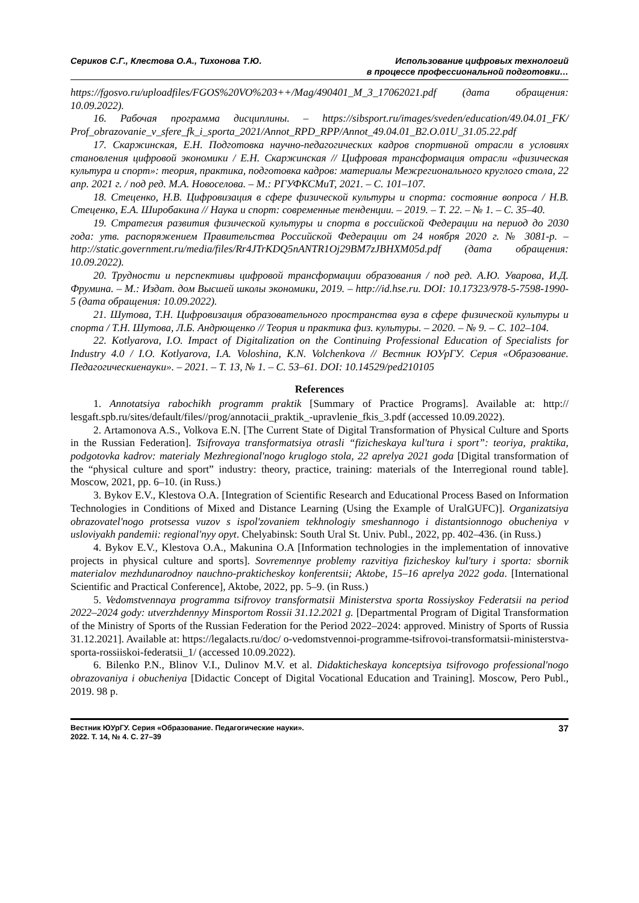Сериков С.Г., Клестова О.А., Тихонова Т.Ю.
Использование цифровых технологий
в процессе профессиональной подготовки…
https://fgosvo.ru/uploadfiles/FGOS%20VO%203++/Mag/490401_M_3_17062021.pdf (дата обращения: 10.09.2022).
16. Рабочая программа дисциплины. – https://sibsport.ru/images/sveden/education/49.04.01_FK/ Prof_obrazovanie_v_sfere_fk_i_sporta_2021/Annot_RPD_RPP/Annot_49.04.01_B2.O.01U_31.05.22.pdf
17. Скаржинская, Е.Н. Подготовка научно-педагогических кадров спортивной отрасли в условиях становления цифровой экономики / Е.Н. Скаржинская // Цифровая трансформация отрасли «физическая культура и спорт»: теория, практика, подготовка кадров: материалы Межрегионального круглого стола, 22 апр. 2021 г. / под ред. М.А. Новоселова. – М.: РГУФКСМиТ, 2021. – С. 101–107.
18. Стеценко, Н.В. Цифровизация в сфере физической культуры и спорта: состояние вопроса / Н.В. Стеценко, Е.А. Широбакина // Наука и спорт: современные тенденции. – 2019. – Т. 22. – № 1. – С. 35–40.
19. Стратегия развития физической культуры и спорта в российской Федерации на период до 2030 года: утв. распоряжением Правительства Российской Федерации от 24 ноября 2020 г. № 3081-р. –http://static.government.ru/media/files/Rr4JTrKDQ5nANTR1Oj29BM7zJBHXM05d.pdf (дата обращения: 10.09.2022).
20. Трудности и перспективы цифровой трансформации образования / под ред. А.Ю. Уварова, И.Д. Фрумина. – М.: Издат. дом Высшей школы экономики, 2019. – http://id.hse.ru. DOI: 10.17323/978-5-7598-1990-5 (дата обращения: 10.09.2022).
21. Шутова, Т.Н. Цифровизация образовательного пространства вуза в сфере физической культуры и спорта / Т.Н. Шутова, Л.Б. Андрющенко // Теория и практика физ. культуры. – 2020. – № 9. – С. 102–104.
22. Kotlyarova, I.O. Impact of Digitalization on the Continuing Professional Education of Specialists for Industry 4.0 / I.O. Kotlyarova, I.A. Voloshina, K.N. Volchenkova // Вестник ЮУрГУ. Серия «Образование. Педагогическиенауки». – 2021. – Т. 13, № 1. – С. 53–61. DOI: 10.14529/ped210105
References
1. Annotatsiya rabochikh programm praktik [Summary of Practice Programs]. Available at: http:// lesgaft.spb.ru/sites/default/files//prog/annotacii_praktik_-upravlenie_fkis_3.pdf (accessed 10.09.2022).
2. Artamonova A.S., Volkova E.N. [The Current State of Digital Transformation of Physical Culture and Sports in the Russian Federation]. Tsifrovaya transformatsiya otrasli “fizicheskaya kul'tura i sport”: teoriya, praktika, podgotovka kadrov: materialy Mezhregional'nogo kruglogo stola, 22 aprelya 2021 goda [Digital transformation of the “physical culture and sport” industry: theory, practice, training: materials of the Interregional round table]. Moscow, 2021, pp. 6–10. (in Russ.)
3. Bykov E.V., Klestova O.A. [Integration of Scientific Research and Educational Process Based on Information Technologies in Conditions of Mixed and Distance Learning (Using the Example of UralGUFC)]. Organizatsiya obrazovatel'nogo protsessa vuzov s ispol'zovaniem tekhnologiy smeshannogo i distantsionnogo obucheniya v usloviyakh pandemii: regional'nyy opyt. Chelyabinsk: South Ural St. Univ. Publ., 2022, pp. 402–436. (in Russ.)
4. Bykov E.V., Klestova O.A., Makunina O.A [Information technologies in the implementation of innovative projects in physical culture and sports]. Sovremennye problemy razvitiya fizicheskoy kul'tury i sporta: sbornik materialov mezhdunarodnoy nauchno-prakticheskoy konferentsii; Aktobe, 15–16 aprelya 2022 goda. [International Scientific and Practical Conference], Aktobe, 2022, pp. 5–9. (in Russ.)
5. Vedomstvennaya programma tsifrovoy transformatsii Ministerstva sporta Rossiyskoy Federatsii na period 2022–2024 gody: utverzhdennyy Minsportom Rossii 31.12.2021 g. [Departmental Program of Digital Transformation of the Ministry of Sports of the Russian Federation for the Period 2022–2024: approved. Ministry of Sports of Russia 31.12.2021]. Available at: https://legalacts.ru/doc/ o-vedomstvennoi-programme-tsifrovoi-transformatsii-ministerstva-sporta-rossiiskoi-federatsii_1/ (accessed 10.09.2022).
6. Bilenko P.N., Blinov V.I., Dulinov M.V. et al. Didakticheskaya konceptsiya tsifrovogo professional'nogo obrazovaniya i obucheniya [Didactic Concept of Digital Vocational Education and Training]. Moscow, Pero Publ., 2019. 98 p.
Вестник ЮУрГУ. Серия «Образование. Педагогические науки».
2022. Т. 14, № 4. С. 27–39
37